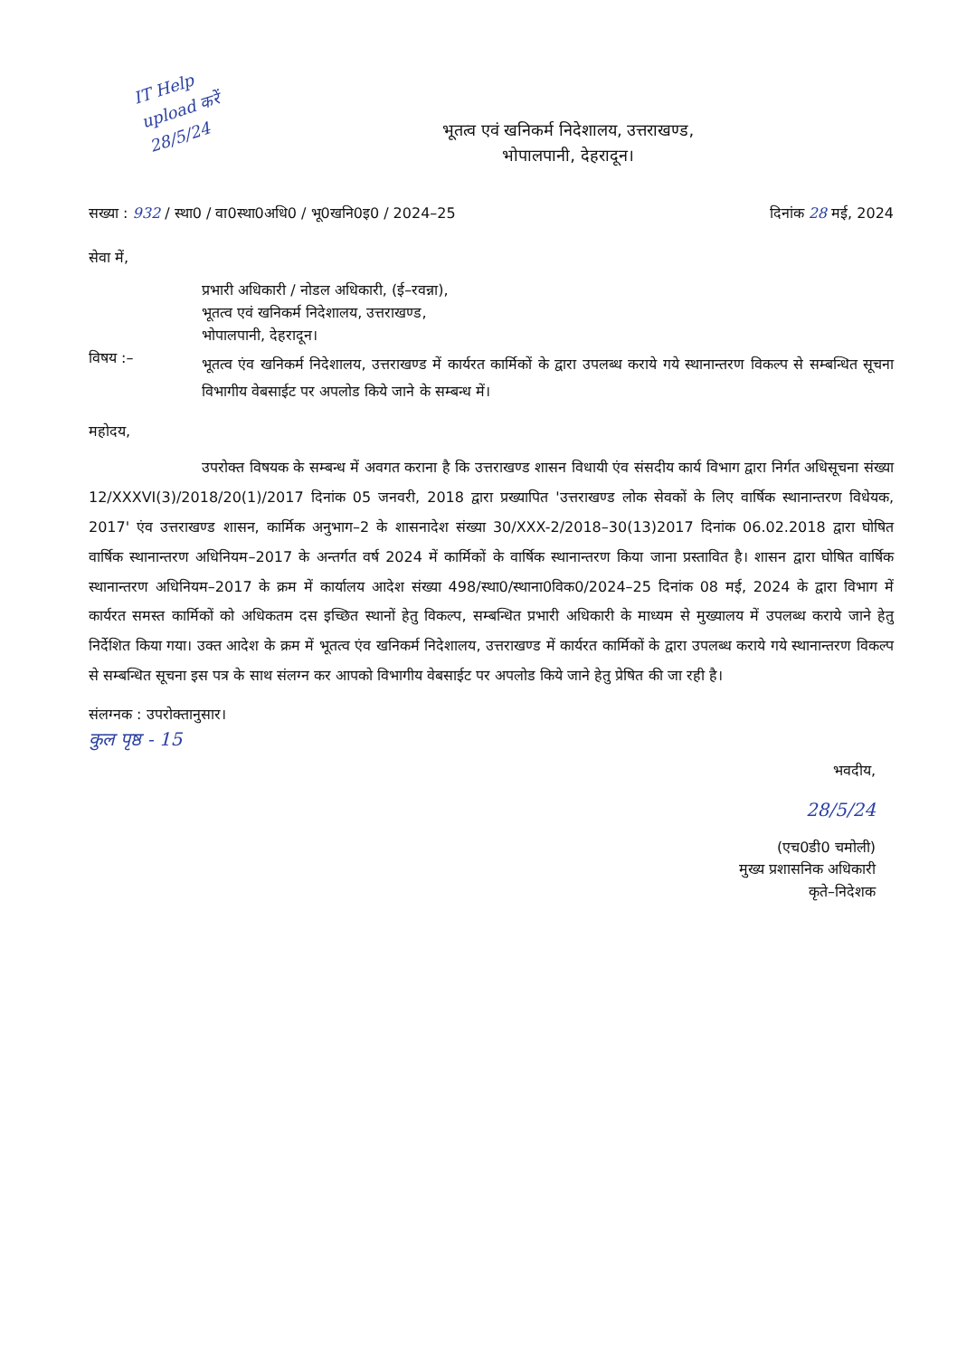IT Help
upload करें
28/5/24
भूतत्व एवं खनिकर्म निदेशालय, उत्तराखण्ड,
भोपालपानी, देहरादून।
सख्या : 932 / स्था0 / वा0स्था0अधि0 / भू0खनि0इ0 / 2024–25
दिनांक 28 मई, 2024
सेवा में,
प्रभारी अधिकारी / नोडल अधिकारी, (ई–रवन्ना),
भूतत्व एवं खनिकर्म निदेशालय, उत्तराखण्ड,
भोपालपानी, देहरादून।
विषय :–
भूतत्व एंव खनिकर्म निदेशालय, उत्तराखण्ड में कार्यरत कार्मिकों के द्वारा उपलब्ध कराये गये स्थानान्तरण विकल्प से सम्बन्धित सूचना विभागीय वेबसाईट पर अपलोड किये जाने के सम्बन्ध में।
महोदय,
उपरोक्त विषयक के सम्बन्ध में अवगत कराना है कि उत्तराखण्ड शासन विधायी एंव संसदीय कार्य विभाग द्वारा निर्गत अधिसूचना संख्या 12/XXXVI(3)/2018/20(1)/2017 दिनांक 05 जनवरी, 2018 द्वारा प्रख्यापित 'उत्तराखण्ड लोक सेवकों के लिए वार्षिक स्थानान्तरण विधेयक, 2017' एंव उत्तराखण्ड शासन, कार्मिक अनुभाग–2 के शासनादेश संख्या 30/XXX-2/2018–30(13)2017 दिनांक 06.02.2018 द्वारा घोषित वार्षिक स्थानान्तरण अधिनियम–2017 के अन्तर्गत वर्ष 2024 में कार्मिकों के वार्षिक स्थानान्तरण किया जाना प्रस्तावित है। शासन द्वारा घोषित वार्षिक स्थानान्तरण अधिनियम–2017 के क्रम में कार्यालय आदेश संख्या 498/स्था0/स्थाना0विक0/2024–25 दिनांक 08 मई, 2024 के द्वारा विभाग में कार्यरत समस्त कार्मिकों को अधिकतम दस इच्छित स्थानों हेतु विकल्प, सम्बन्धित प्रभारी अधिकारी के माध्यम से मुख्यालय में उपलब्ध कराये जाने हेतु निर्देशित किया गया। उक्त आदेश के क्रम में भूतत्व एंव खनिकर्म निदेशालय, उत्तराखण्ड में कार्यरत कार्मिकों के द्वारा उपलब्ध कराये गये स्थानान्तरण विकल्प से सम्बन्धित सूचना इस पत्र के साथ संलग्न कर आपको विभागीय वेबसाईट पर अपलोड किये जाने हेतु प्रेषित की जा रही है।
संलग्नक : उपरोक्तानुसार।
कुल पृष्ठ - 15
भवदीय,
28/5/24
(एच0डी0 चमोली)
मुख्य प्रशासनिक अधिकारी
कृते–निदेशक